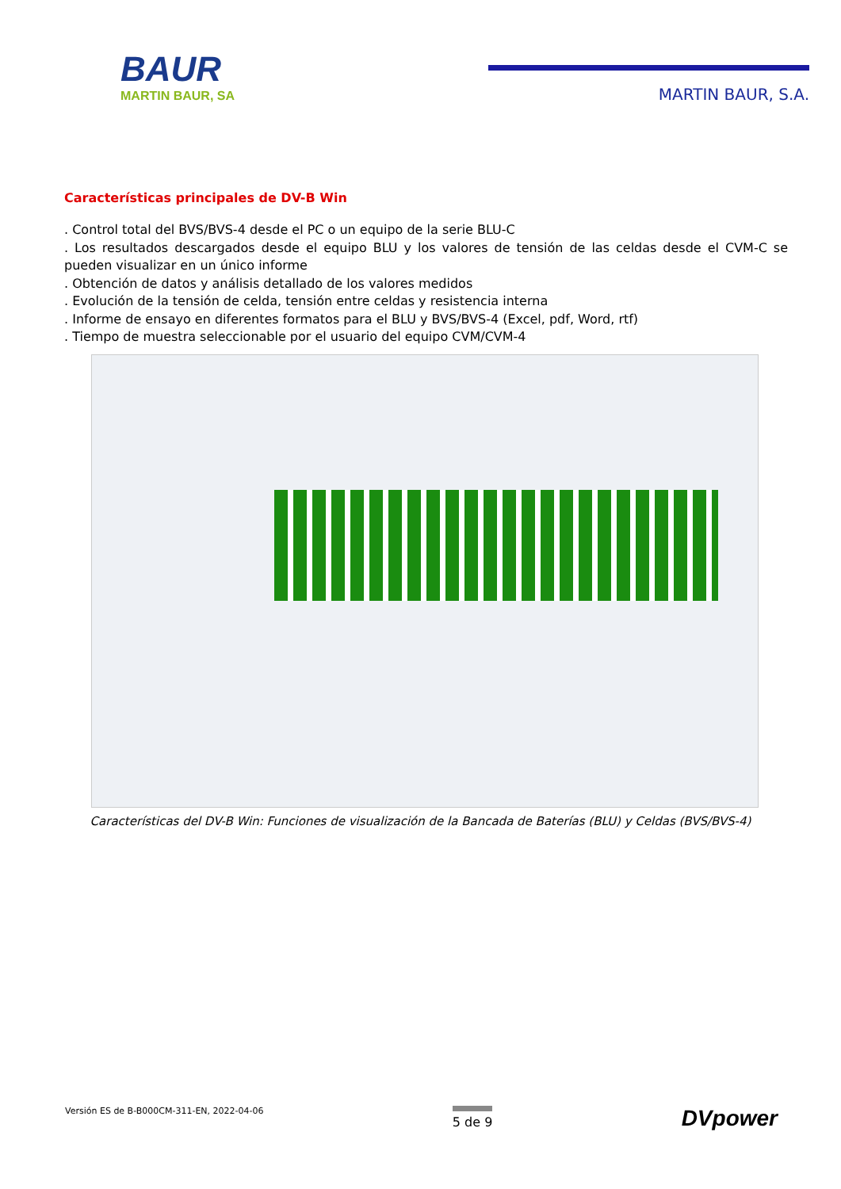BAUR
MARTIN BAUR, SA
MARTIN BAUR, S.A.
Características principales de DV-B Win
. Control total del BVS/BVS-4 desde el PC o un equipo de la serie BLU-C
. Los resultados descargados desde el equipo BLU y los valores de tensión de las celdas desde el CVM-C se pueden visualizar en un único informe
. Obtención de datos y análisis detallado de los valores medidos
. Evolución de la tensión de celda, tensión entre celdas y resistencia interna
. Informe de ensayo en diferentes formatos para el BLU y BVS/BVS-4 (Excel, pdf, Word, rtf)
. Tiempo de muestra seleccionable por el usuario del equipo CVM/CVM-4
Características del DV-B Win: Funciones de visualización de la Bancada de Baterías (BLU) y Celdas (BVS/BVS-4)
Versión ES de B-B000CM-311-EN, 2022-04-06
5 de 9
DVpower